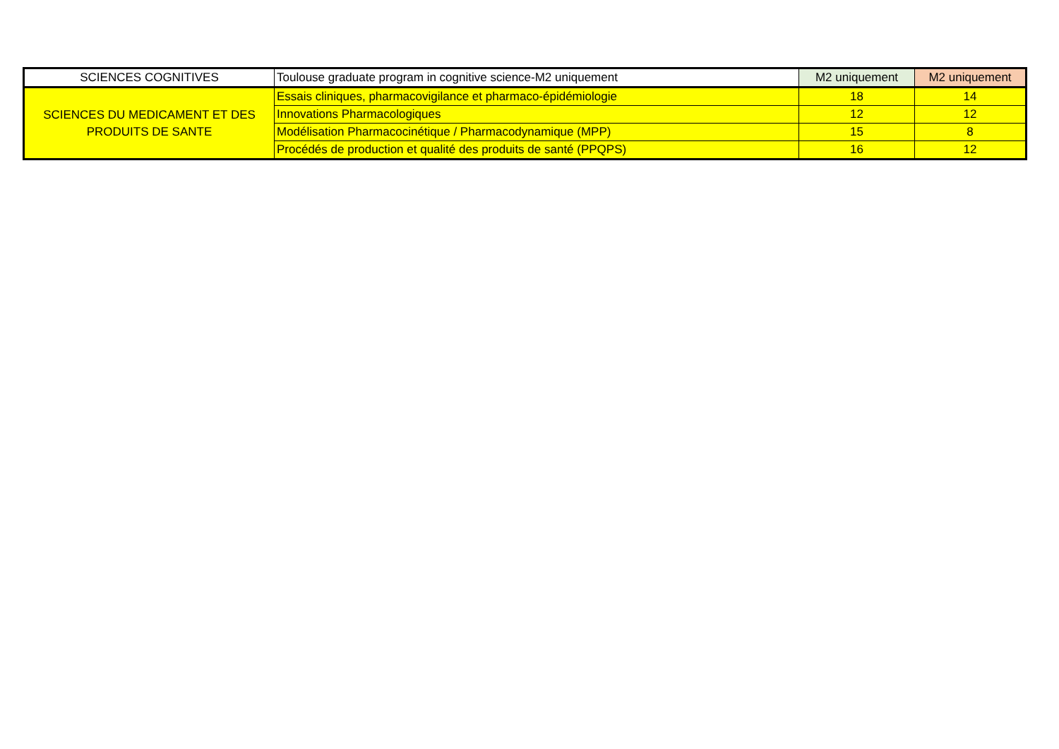| SCIENCES COGNITIVES | Toulouse graduate program in cognitive science-M2 uniquement | M2 uniquement | M2 uniquement |
| SCIENCES DU MEDICAMENT ET DES PRODUITS DE SANTE | Essais cliniques, pharmacovigilance et pharmaco-épidémiologie | 18 | 14 |
| | Innovations Pharmacologiques | 12 | 12 |
| | Modélisation Pharmacocinétique / Pharmacodynamique (MPP) | 15 | 8 |
| | Procédés de production et qualité des produits de santé (PPQPS) | 16 | 12 |